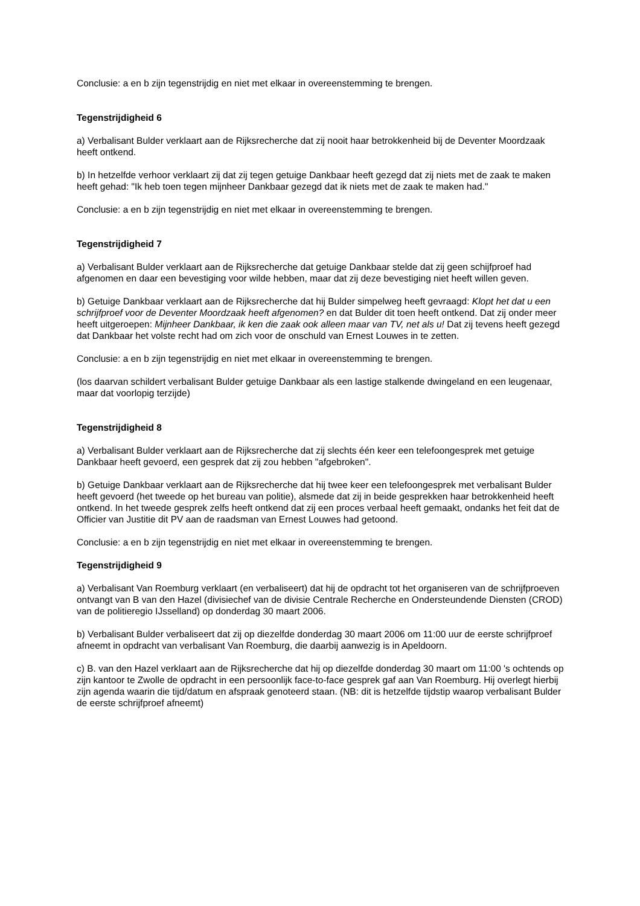Conclusie: a en b zijn tegenstrijdig en niet met elkaar in overeenstemming te brengen.
Tegenstrijdigheid 6
a) Verbalisant Bulder verklaart aan de Rijksrecherche dat zij nooit haar betrokkenheid bij de Deventer Moordzaak heeft ontkend.
b) In hetzelfde verhoor verklaart zij dat zij tegen getuige Dankbaar heeft gezegd dat zij niets met de zaak te maken heeft gehad: "Ik heb toen tegen mijnheer Dankbaar gezegd dat ik niets met de zaak te maken had."
Conclusie: a en b zijn tegenstrijdig en niet met elkaar in overeenstemming te brengen.
Tegenstrijdigheid 7
a) Verbalisant Bulder verklaart aan de Rijksrecherche dat getuige Dankbaar stelde dat zij geen schijfproef had afgenomen en daar een bevestiging voor wilde hebben, maar dat zij deze bevestiging niet heeft willen geven.
b) Getuige Dankbaar verklaart aan de Rijksrecherche dat hij Bulder simpelweg heeft gevraagd: Klopt het dat u een schrijfproef voor de Deventer Moordzaak heeft afgenomen? en dat Bulder dit toen heeft ontkend. Dat zij onder meer heeft uitgeroepen: Mijnheer Dankbaar, ik ken die zaak ook alleen maar van TV, net als u! Dat zij tevens heeft gezegd dat Dankbaar het volste recht had om zich voor de onschuld van Ernest Louwes in te zetten.
Conclusie: a en b zijn tegenstrijdig en niet met elkaar in overeenstemming te brengen.
(los daarvan schildert verbalisant Bulder getuige Dankbaar als een lastige stalkende dwingeland en een leugenaar, maar dat voorlopig terzijde)
Tegenstrijdigheid 8
a) Verbalisant Bulder verklaart aan de Rijksrecherche dat zij slechts één keer een telefoongesprek met getuige Dankbaar heeft gevoerd, een gesprek dat zij zou hebben "afgebroken".
b) Getuige Dankbaar verklaart aan de Rijksrecherche dat hij twee keer een telefoongesprek met verbalisant Bulder heeft gevoerd (het tweede op het bureau van politie), alsmede dat zij in beide gesprekken haar betrokkenheid heeft ontkend. In het tweede gesprek zelfs heeft ontkend dat zij een proces verbaal heeft gemaakt, ondanks het feit dat de Officier van Justitie dit PV aan de raadsman van Ernest Louwes had getoond.
Conclusie: a en b zijn tegenstrijdig en niet met elkaar in overeenstemming te brengen.
Tegenstrijdigheid 9
a) Verbalisant Van Roemburg verklaart (en verbaliseert) dat hij de opdracht tot het organiseren van de schrijfproeven ontvangt van B van den Hazel (divisiechef van de divisie Centrale Recherche en Ondersteundende Diensten (CROD) van de politieregio IJsselland) op donderdag 30 maart 2006.
b) Verbalisant Bulder verbaliseert dat zij op diezelfde donderdag 30 maart 2006 om 11:00 uur de eerste schrijfproef afneemt in opdracht van verbalisant Van Roemburg, die daarbij aanwezig is in Apeldoorn.
c) B. van den Hazel verklaart aan de Rijksrecherche dat hij op diezelfde donderdag 30 maart om 11:00 's ochtends op zijn kantoor te Zwolle de opdracht in een persoonlijk face-to-face gesprek gaf aan Van Roemburg. Hij overlegt hierbij zijn agenda waarin die tijd/datum en afspraak genoteerd staan. (NB: dit is hetzelfde tijdstip waarop verbalisant Bulder de eerste schrijfproef afneemt)